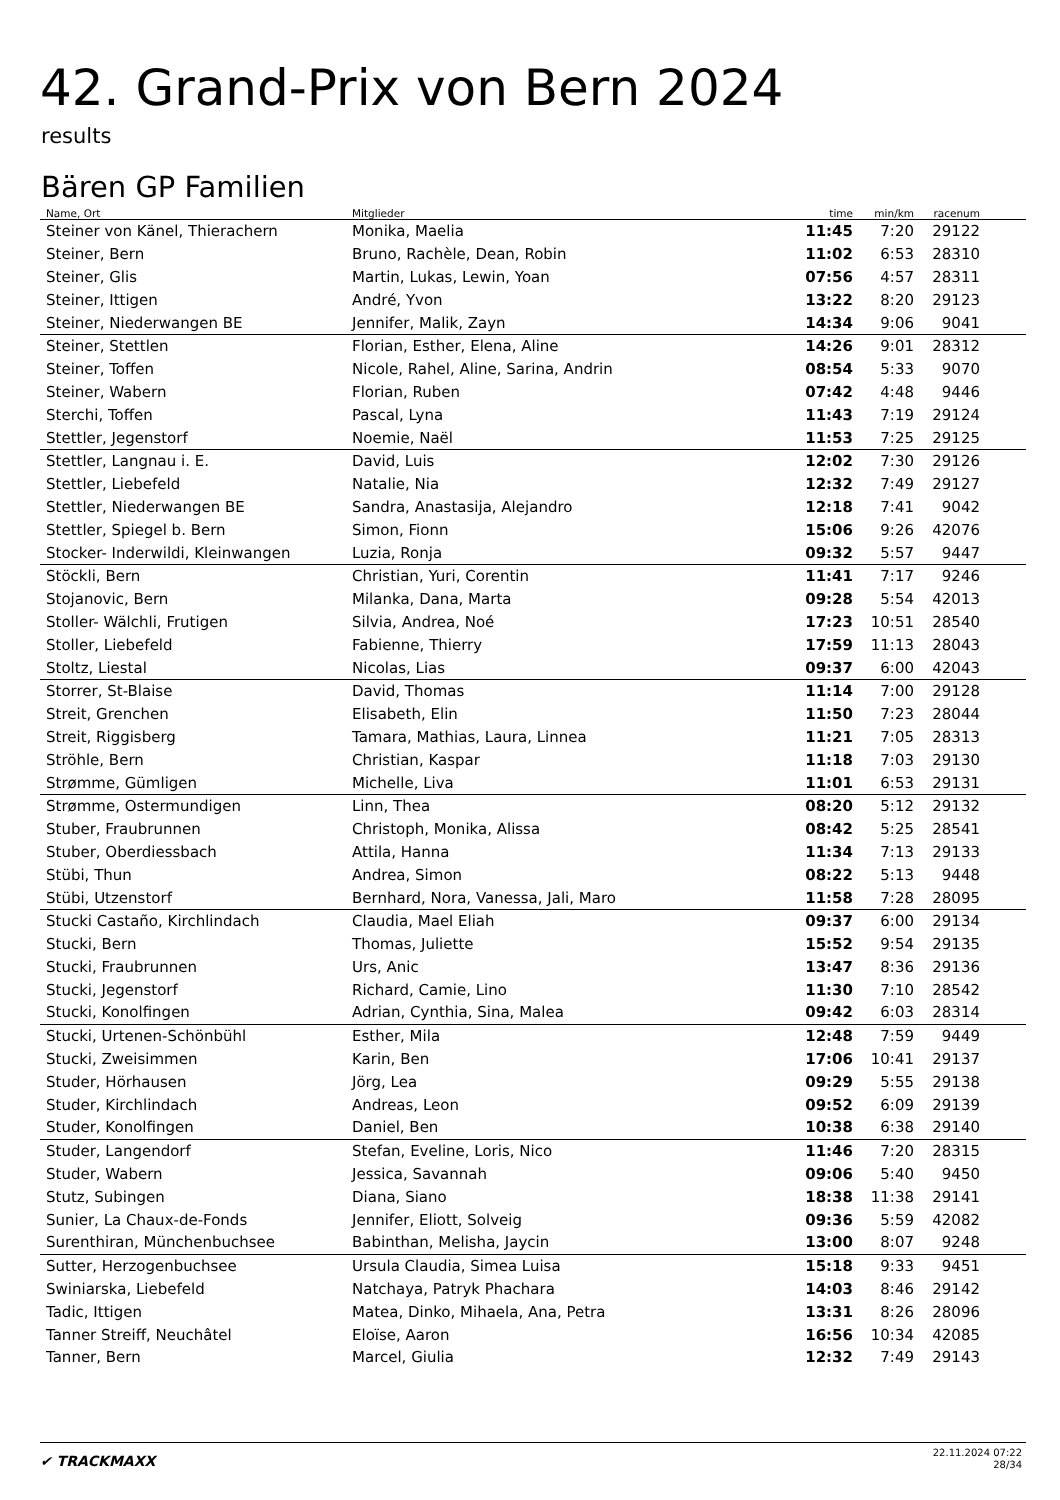42. Grand-Prix von Bern 2024
results
Bären GP Familien
| Name, Ort | Mitglieder | time | min/km | racenum | |
| --- | --- | --- | --- | --- | --- |
| Steiner von Känel, Thierachern | Monika, Maelia | 11:45 | 7:20 | 29122 | |
| Steiner, Bern | Bruno, Rachèle, Dean, Robin | 11:02 | 6:53 | 28310 | |
| Steiner, Glis | Martin, Lukas, Lewin, Yoan | 07:56 | 4:57 | 28311 | |
| Steiner, Ittigen | André, Yvon | 13:22 | 8:20 | 29123 | |
| Steiner, Niederwangen BE | Jennifer, Malik, Zayn | 14:34 | 9:06 | 9041 | |
| Steiner, Stettlen | Florian, Esther, Elena, Aline | 14:26 | 9:01 | 28312 | |
| Steiner, Toffen | Nicole, Rahel, Aline, Sarina, Andrin | 08:54 | 5:33 | 9070 | |
| Steiner, Wabern | Florian, Ruben | 07:42 | 4:48 | 9446 | |
| Sterchi, Toffen | Pascal, Lyna | 11:43 | 7:19 | 29124 | |
| Stettler, Jegenstorf | Noemie, Naël | 11:53 | 7:25 | 29125 | |
| Stettler, Langnau i. E. | David, Luis | 12:02 | 7:30 | 29126 | |
| Stettler, Liebefeld | Natalie, Nia | 12:32 | 7:49 | 29127 | |
| Stettler, Niederwangen BE | Sandra, Anastasija, Alejandro | 12:18 | 7:41 | 9042 | |
| Stettler, Spiegel b. Bern | Simon, Fionn | 15:06 | 9:26 | 42076 | |
| Stocker- Inderwildi, Kleinwangen | Luzia, Ronja | 09:32 | 5:57 | 9447 | |
| Stöckli, Bern | Christian, Yuri, Corentin | 11:41 | 7:17 | 9246 | |
| Stojanovic, Bern | Milanka, Dana, Marta | 09:28 | 5:54 | 42013 | |
| Stoller- Wälchli, Frutigen | Silvia, Andrea, Noé | 17:23 | 10:51 | 28540 | |
| Stoller, Liebefeld | Fabienne, Thierry | 17:59 | 11:13 | 28043 | |
| Stoltz, Liestal | Nicolas, Lias | 09:37 | 6:00 | 42043 | |
| Storrer, St-Blaise | David, Thomas | 11:14 | 7:00 | 29128 | |
| Streit, Grenchen | Elisabeth, Elin | 11:50 | 7:23 | 28044 | |
| Streit, Riggisberg | Tamara, Mathias, Laura, Linnea | 11:21 | 7:05 | 28313 | |
| Ströhle, Bern | Christian, Kaspar | 11:18 | 7:03 | 29130 | |
| Strømme, Gümligen | Michelle, Liva | 11:01 | 6:53 | 29131 | |
| Strømme, Ostermundigen | Linn, Thea | 08:20 | 5:12 | 29132 | |
| Stuber, Fraubrunnen | Christoph, Monika, Alissa | 08:42 | 5:25 | 28541 | |
| Stuber, Oberdiessbach | Attila, Hanna | 11:34 | 7:13 | 29133 | |
| Stübi, Thun | Andrea, Simon | 08:22 | 5:13 | 9448 | |
| Stübi, Utzenstorf | Bernhard, Nora, Vanessa, Jali, Maro | 11:58 | 7:28 | 28095 | |
| Stucki Castaño, Kirchlindach | Claudia, Mael Eliah | 09:37 | 6:00 | 29134 | |
| Stucki, Bern | Thomas, Juliette | 15:52 | 9:54 | 29135 | |
| Stucki, Fraubrunnen | Urs, Anic | 13:47 | 8:36 | 29136 | |
| Stucki, Jegenstorf | Richard, Camie, Lino | 11:30 | 7:10 | 28542 | |
| Stucki, Konolfingen | Adrian, Cynthia, Sina, Malea | 09:42 | 6:03 | 28314 | |
| Stucki, Urtenen-Schönbühl | Esther, Mila | 12:48 | 7:59 | 9449 | |
| Stucki, Zweisimmen | Karin, Ben | 17:06 | 10:41 | 29137 | |
| Studer, Hörhausen | Jörg, Lea | 09:29 | 5:55 | 29138 | |
| Studer, Kirchlindach | Andreas, Leon | 09:52 | 6:09 | 29139 | |
| Studer, Konolfingen | Daniel, Ben | 10:38 | 6:38 | 29140 | |
| Studer, Langendorf | Stefan, Eveline, Loris, Nico | 11:46 | 7:20 | 28315 | |
| Studer, Wabern | Jessica, Savannah | 09:06 | 5:40 | 9450 | |
| Stutz, Subingen | Diana, Siano | 18:38 | 11:38 | 29141 | |
| Sunier, La Chaux-de-Fonds | Jennifer, Eliott, Solveig | 09:36 | 5:59 | 42082 | |
| Surenthiran, Münchenbuchsee | Babinthan, Melisha, Jaycin | 13:00 | 8:07 | 9248 | |
| Sutter, Herzogenbuchsee | Ursula Claudia, Simea Luisa | 15:18 | 9:33 | 9451 | |
| Swiniarska, Liebefeld | Natchaya, Patryk Phachara | 14:03 | 8:46 | 29142 | |
| Tadic, Ittigen | Matea, Dinko, Mihaela, Ana, Petra | 13:31 | 8:26 | 28096 | |
| Tanner Streiff, Neuchâtel | Eloïse, Aaron | 16:56 | 10:34 | 42085 | |
| Tanner, Bern | Marcel, Giulia | 12:32 | 7:49 | 29143 | |
✔ TRACKMAXX
22.11.2024 07:22
28/34